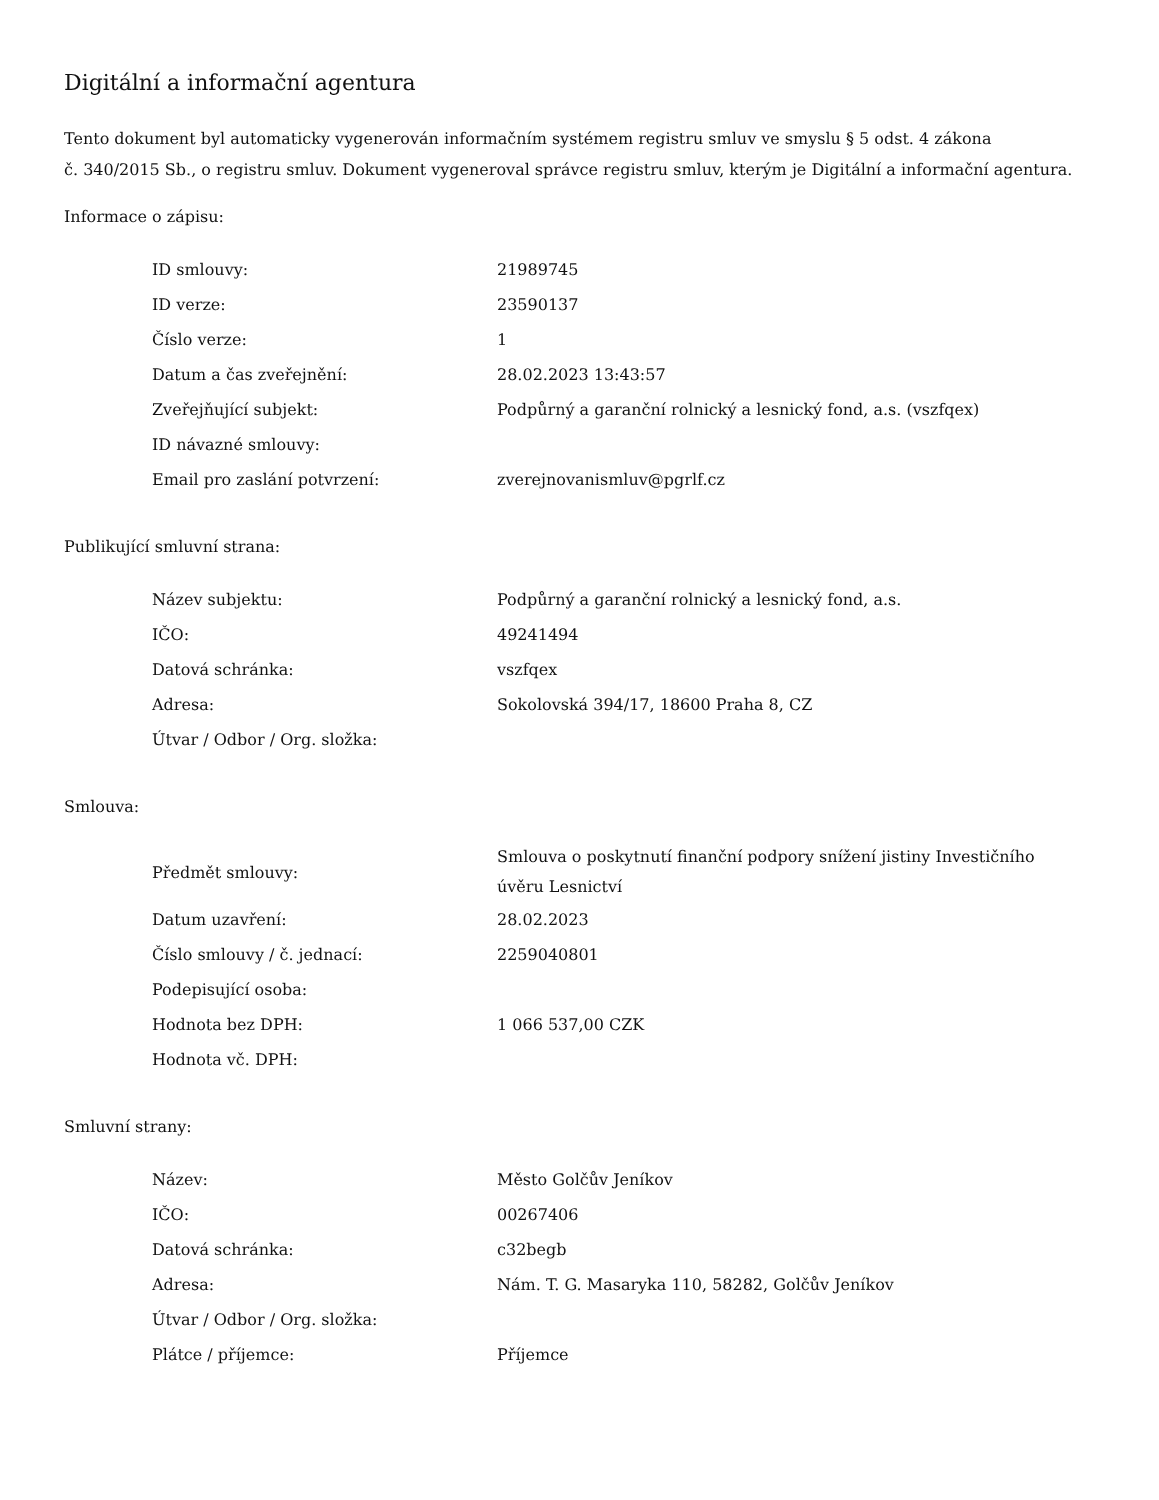Digitální a informační agentura
Tento dokument byl automaticky vygenerován informačním systémem registru smluv ve smyslu § 5 odst. 4 zákona
č. 340/2015 Sb., o registru smluv. Dokument vygeneroval správce registru smluv, kterým je Digitální a informační agentura.
Informace o zápisu:
| ID smlouvy: | 21989745 |
| ID verze: | 23590137 |
| Číslo verze: | 1 |
| Datum a čas zveřejnění: | 28.02.2023 13:43:57 |
| Zveřejňující subjekt: | Podpůrný a garanční rolnický a lesnický fond, a.s. (vszfqex) |
| ID návazné smlouvy: | |
| Email pro zaslání potvrzení: | zverejnovanismluv@pgrlf.cz |
Publikující smluvní strana:
| Název subjektu: | Podpůrný a garanční rolnický a lesnický fond, a.s. |
| IČO: | 49241494 |
| Datová schránka: | vszfqex |
| Adresa: | Sokolovská 394/17, 18600 Praha 8, CZ |
| Útvar / Odbor / Org. složka: | |
Smlouva:
| Předmět smlouvy: | Smlouva o poskytnutí finanční podpory snížení jistiny Investičního úvěru Lesnictví |
| Datum uzavření: | 28.02.2023 |
| Číslo smlouvy / č. jednací: | 2259040801 |
| Podepisující osoba: | |
| Hodnota bez DPH: | 1 066 537,00 CZK |
| Hodnota vč. DPH: | |
Smluvní strany:
| Název: | Město Golčův Jeníkov |
| IČO: | 00267406 |
| Datová schránka: | c32begb |
| Adresa: | Nám. T. G. Masaryka 110, 58282, Golčův Jeníkov |
| Útvar / Odbor / Org. složka: | |
| Plátce / příjemce: | Příjemce |